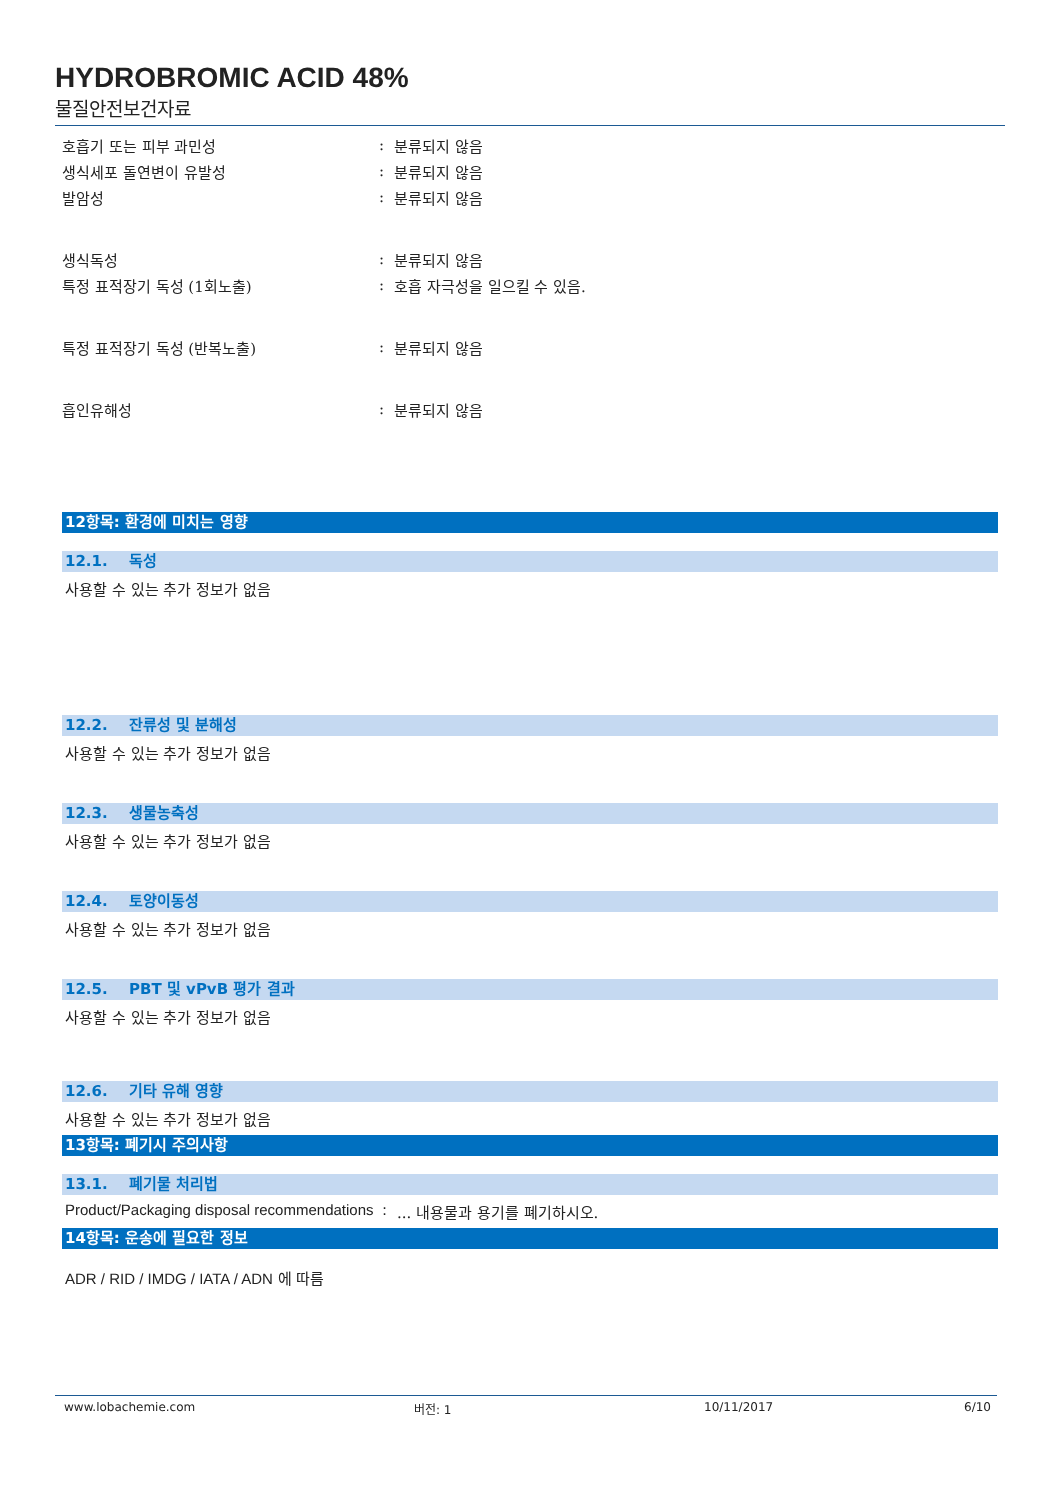HYDROBROMIC ACID 48%
물질안전보건자료
호흡기 또는 피부 과민성: 분류되지 않음
생식세포 돌연변이 유발성: 분류되지 않음
발암성: 분류되지 않음
생식독성: 분류되지 않음
특정 표적장기 독성 (1회노출): 호흡 자극성을 일으킬 수 있음.
특정 표적장기 독성 (반복노출): 분류되지 않음
흡인유해성: 분류되지 않음
12항목: 환경에 미치는 영향
12.1. 독성
사용할 수 있는 추가 정보가 없음
12.2. 잔류성 및 분해성
사용할 수 있는 추가 정보가 없음
12.3. 생물농축성
사용할 수 있는 추가 정보가 없음
12.4. 토양이동성
사용할 수 있는 추가 정보가 없음
12.5. PBT 및 vPvB 평가 결과
사용할 수 있는 추가 정보가 없음
12.6. 기타 유해 영향
사용할 수 있는 추가 정보가 없음
13항목: 폐기시 주의사항
13.1. 폐기물 처리법
Product/Packaging disposal recommendations:... 내용물과 용기를 폐기하시오.
14항목: 운송에 필요한 정보
ADR / RID / IMDG / IATA / ADN 에 따름
www.lobachemie.com 버전: 1 10/11/2017 6/10